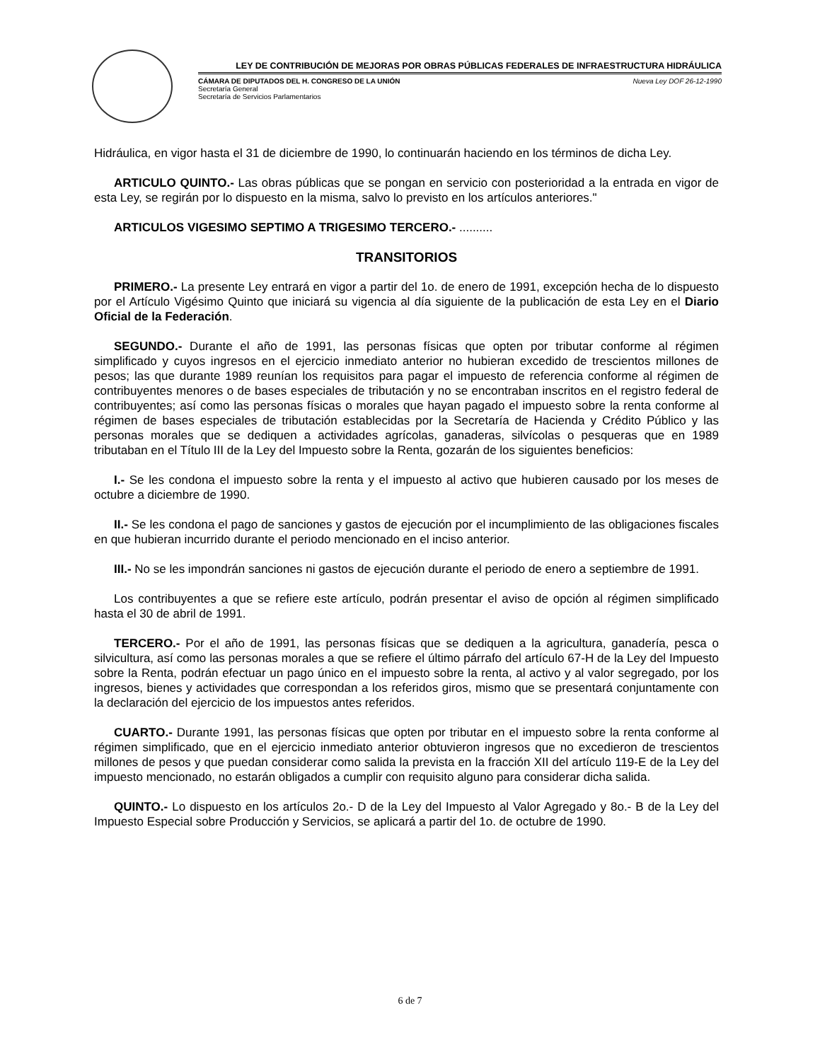LEY DE CONTRIBUCIÓN DE MEJORAS POR OBRAS PÚBLICAS FEDERALES DE INFRAESTRUCTURA HIDRÁULICA
CÁMARA DE DIPUTADOS DEL H. CONGRESO DE LA UNIÓN Nueva Ley DOF 26-12-1990
Secretaría General
Secretaría de Servicios Parlamentarios
Hidráulica, en vigor hasta el 31 de diciembre de 1990, lo continuarán haciendo en los términos de dicha Ley.
ARTICULO QUINTO.- Las obras públicas que se pongan en servicio con posterioridad a la entrada en vigor de esta Ley, se regirán por lo dispuesto en la misma, salvo lo previsto en los artículos anteriores."
ARTICULOS VIGESIMO SEPTIMO A TRIGESIMO TERCERO.- ..........
TRANSITORIOS
PRIMERO.- La presente Ley entrará en vigor a partir del 1o. de enero de 1991, excepción hecha de lo dispuesto por el Artículo Vigésimo Quinto que iniciará su vigencia al día siguiente de la publicación de esta Ley en el Diario Oficial de la Federación.
SEGUNDO.- Durante el año de 1991, las personas físicas que opten por tributar conforme al régimen simplificado y cuyos ingresos en el ejercicio inmediato anterior no hubieran excedido de trescientos millones de pesos; las que durante 1989 reunían los requisitos para pagar el impuesto de referencia conforme al régimen de contribuyentes menores o de bases especiales de tributación y no se encontraban inscritos en el registro federal de contribuyentes; así como las personas físicas o morales que hayan pagado el impuesto sobre la renta conforme al régimen de bases especiales de tributación establecidas por la Secretaría de Hacienda y Crédito Público y las personas morales que se dediquen a actividades agrícolas, ganaderas, silvícolas o pesqueras que en 1989 tributaban en el Título III de la Ley del Impuesto sobre la Renta, gozarán de los siguientes beneficios:
I.- Se les condona el impuesto sobre la renta y el impuesto al activo que hubieren causado por los meses de octubre a diciembre de 1990.
II.- Se les condona el pago de sanciones y gastos de ejecución por el incumplimiento de las obligaciones fiscales en que hubieran incurrido durante el periodo mencionado en el inciso anterior.
III.- No se les impondrán sanciones ni gastos de ejecución durante el periodo de enero a septiembre de 1991.
Los contribuyentes a que se refiere este artículo, podrán presentar el aviso de opción al régimen simplificado hasta el 30 de abril de 1991.
TERCERO.- Por el año de 1991, las personas físicas que se dediquen a la agricultura, ganadería, pesca o silvicultura, así como las personas morales a que se refiere el último párrafo del artículo 67-H de la Ley del Impuesto sobre la Renta, podrán efectuar un pago único en el impuesto sobre la renta, al activo y al valor segregado, por los ingresos, bienes y actividades que correspondan a los referidos giros, mismo que se presentará conjuntamente con la declaración del ejercicio de los impuestos antes referidos.
CUARTO.- Durante 1991, las personas físicas que opten por tributar en el impuesto sobre la renta conforme al régimen simplificado, que en el ejercicio inmediato anterior obtuvieron ingresos que no excedieron de trescientos millones de pesos y que puedan considerar como salida la prevista en la fracción XII del artículo 119-E de la Ley del impuesto mencionado, no estarán obligados a cumplir con requisito alguno para considerar dicha salida.
QUINTO.- Lo dispuesto en los artículos 2o.- D de la Ley del Impuesto al Valor Agregado y 8o.- B de la Ley del Impuesto Especial sobre Producción y Servicios, se aplicará a partir del 1o. de octubre de 1990.
6 de 7